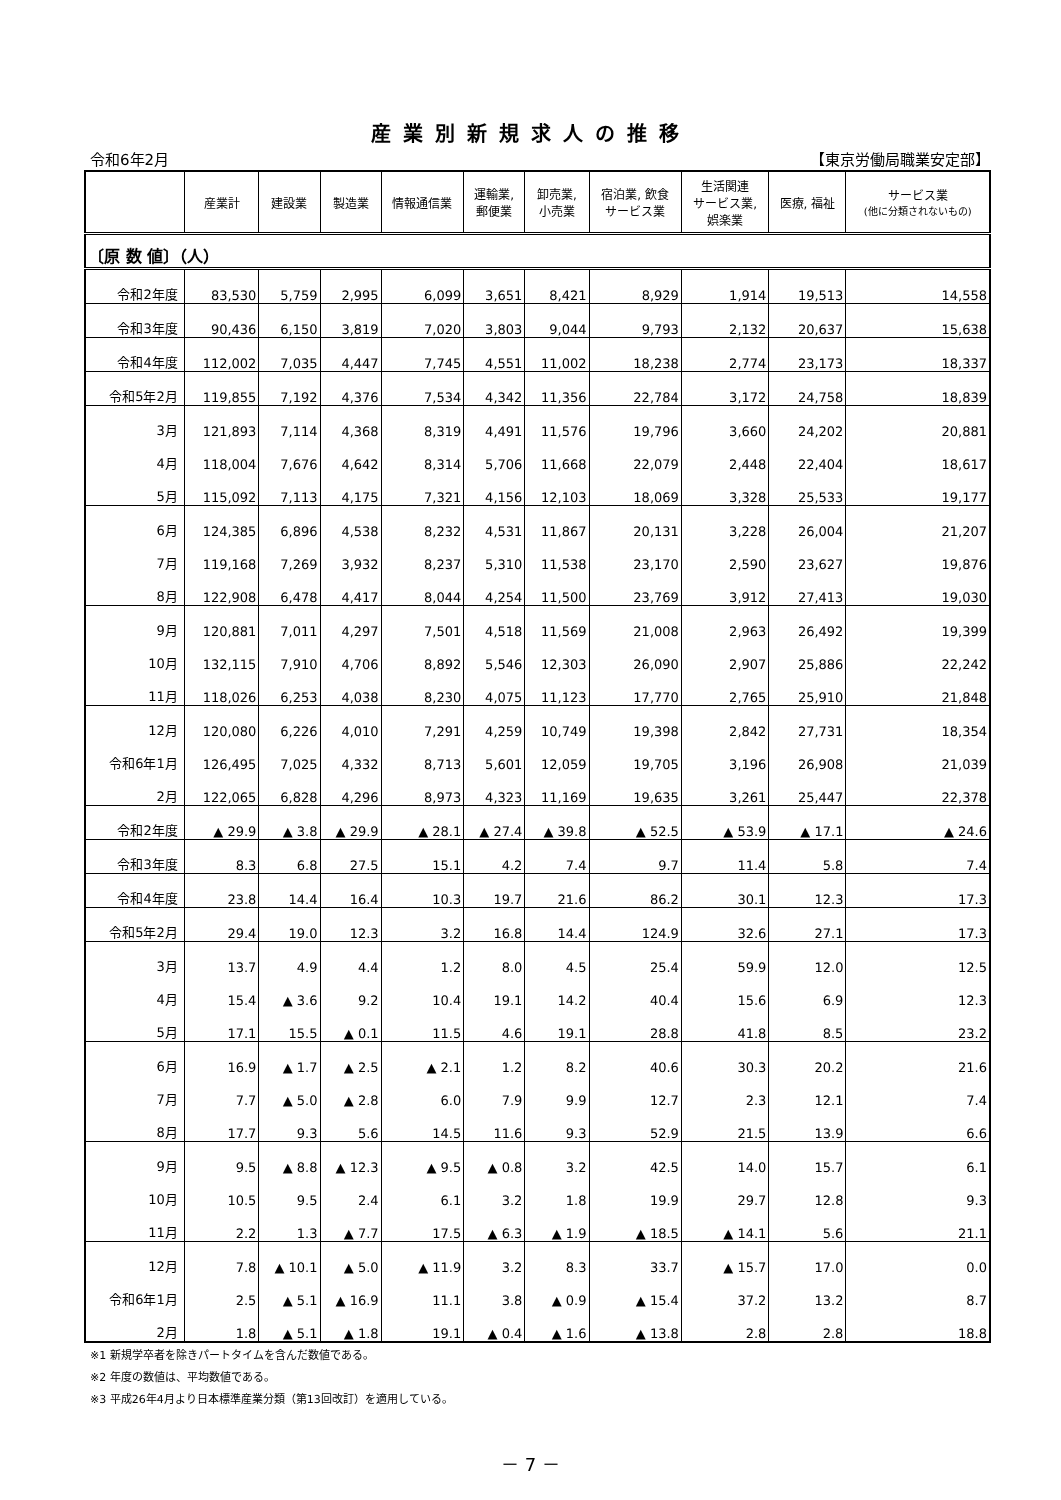産業別新規求人の推移
令和6年2月 【東京労働局職業安定部】
| | 産業計 | 建設業 | 製造業 | 情報通信業 | 運輸業, 郵便業 | 卸売業, 小売業 | 宿泊業, 飲食 サービス業 | 生活関連 サービス業, 娯楽業 | 医療, 福祉 | サービス業 (他に分類されないもの) |
| --- | --- | --- | --- | --- | --- | --- | --- | --- | --- | --- |
| 〔原 数 値〕（人） | | | | | | | | | | |
| 令和2年度 | 83,530 | 5,759 | 2,995 | 6,099 | 3,651 | 8,421 | 8,929 | 1,914 | 19,513 | 14,558 |
| 令和3年度 | 90,436 | 6,150 | 3,819 | 7,020 | 3,803 | 9,044 | 9,793 | 2,132 | 20,637 | 15,638 |
| 令和4年度 | 112,002 | 7,035 | 4,447 | 7,745 | 4,551 | 11,002 | 18,238 | 2,774 | 23,173 | 18,337 |
| 令和5年2月 | 119,855 | 7,192 | 4,376 | 7,534 | 4,342 | 11,356 | 22,784 | 3,172 | 24,758 | 18,839 |
| 3月 | 121,893 | 7,114 | 4,368 | 8,319 | 4,491 | 11,576 | 19,796 | 3,660 | 24,202 | 20,881 |
| 4月 | 118,004 | 7,676 | 4,642 | 8,314 | 5,706 | 11,668 | 22,079 | 2,448 | 22,404 | 18,617 |
| 5月 | 115,092 | 7,113 | 4,175 | 7,321 | 4,156 | 12,103 | 18,069 | 3,328 | 25,533 | 19,177 |
| 6月 | 124,385 | 6,896 | 4,538 | 8,232 | 4,531 | 11,867 | 20,131 | 3,228 | 26,004 | 21,207 |
| 7月 | 119,168 | 7,269 | 3,932 | 8,237 | 5,310 | 11,538 | 23,170 | 2,590 | 23,627 | 19,876 |
| 8月 | 122,908 | 6,478 | 4,417 | 8,044 | 4,254 | 11,500 | 23,769 | 3,912 | 27,413 | 19,030 |
| 9月 | 120,881 | 7,011 | 4,297 | 7,501 | 4,518 | 11,569 | 21,008 | 2,963 | 26,492 | 19,399 |
| 10月 | 132,115 | 7,910 | 4,706 | 8,892 | 5,546 | 12,303 | 26,090 | 2,907 | 25,886 | 22,242 |
| 11月 | 118,026 | 6,253 | 4,038 | 8,230 | 4,075 | 11,123 | 17,770 | 2,765 | 25,910 | 21,848 |
| 12月 | 120,080 | 6,226 | 4,010 | 7,291 | 4,259 | 10,749 | 19,398 | 2,842 | 27,731 | 18,354 |
| 令和6年1月 | 126,495 | 7,025 | 4,332 | 8,713 | 5,601 | 12,059 | 19,705 | 3,196 | 26,908 | 21,039 |
| 2月 | 122,065 | 6,828 | 4,296 | 8,973 | 4,323 | 11,169 | 19,635 | 3,261 | 25,447 | 22,378 |
| 令和2年度 | ▲ 29.9 | ▲ 3.8 | ▲ 29.9 | ▲ 28.1 | ▲ 27.4 | ▲ 39.8 | ▲ 52.5 | ▲ 53.9 | ▲ 17.1 | ▲ 24.6 |
| 令和3年度 | 8.3 | 6.8 | 27.5 | 15.1 | 4.2 | 7.4 | 9.7 | 11.4 | 5.8 | 7.4 |
| 令和4年度 | 23.8 | 14.4 | 16.4 | 10.3 | 19.7 | 21.6 | 86.2 | 30.1 | 12.3 | 17.3 |
| 令和5年2月 | 29.4 | 19.0 | 12.3 | 3.2 | 16.8 | 14.4 | 124.9 | 32.6 | 27.1 | 17.3 |
| 3月 | 13.7 | 4.9 | 4.4 | 1.2 | 8.0 | 4.5 | 25.4 | 59.9 | 12.0 | 12.5 |
| 4月 | 15.4 | ▲ 3.6 | 9.2 | 10.4 | 19.1 | 14.2 | 40.4 | 15.6 | 6.9 | 12.3 |
| 5月 | 17.1 | 15.5 | ▲ 0.1 | 11.5 | 4.6 | 19.1 | 28.8 | 41.8 | 8.5 | 23.2 |
| 6月 | 16.9 | ▲ 1.7 | ▲ 2.5 | ▲ 2.1 | 1.2 | 8.2 | 40.6 | 30.3 | 20.2 | 21.6 |
| 7月 | 7.7 | ▲ 5.0 | ▲ 2.8 | 6.0 | 7.9 | 9.9 | 12.7 | 2.3 | 12.1 | 7.4 |
| 8月 | 17.7 | 9.3 | 5.6 | 14.5 | 11.6 | 9.3 | 52.9 | 21.5 | 13.9 | 6.6 |
| 9月 | 9.5 | ▲ 8.8 | ▲ 12.3 | ▲ 9.5 | ▲ 0.8 | 3.2 | 42.5 | 14.0 | 15.7 | 6.1 |
| 10月 | 10.5 | 9.5 | 2.4 | 6.1 | 3.2 | 1.8 | 19.9 | 29.7 | 12.8 | 9.3 |
| 11月 | 2.2 | 1.3 | ▲ 7.7 | 17.5 | ▲ 6.3 | ▲ 1.9 | ▲ 18.5 | ▲ 14.1 | 5.6 | 21.1 |
| 12月 | 7.8 | ▲ 10.1 | ▲ 5.0 | ▲ 11.9 | 3.2 | 8.3 | 33.7 | ▲ 15.7 | 17.0 | 0.0 |
| 令和6年1月 | 2.5 | ▲ 5.1 | ▲ 16.9 | 11.1 | 3.8 | ▲ 0.9 | ▲ 15.4 | 37.2 | 13.2 | 8.7 |
| 2月 | 1.8 | ▲ 5.1 | ▲ 1.8 | 19.1 | ▲ 0.4 | ▲ 1.6 | ▲ 13.8 | 2.8 | 2.8 | 18.8 |
※1 新規学卒者を除きパートタイムを含んだ数値である。
※2 年度の数値は、平均数値である。
※3 平成26年4月より日本標準産業分類（第13回改訂）を適用している。
－ 7 －